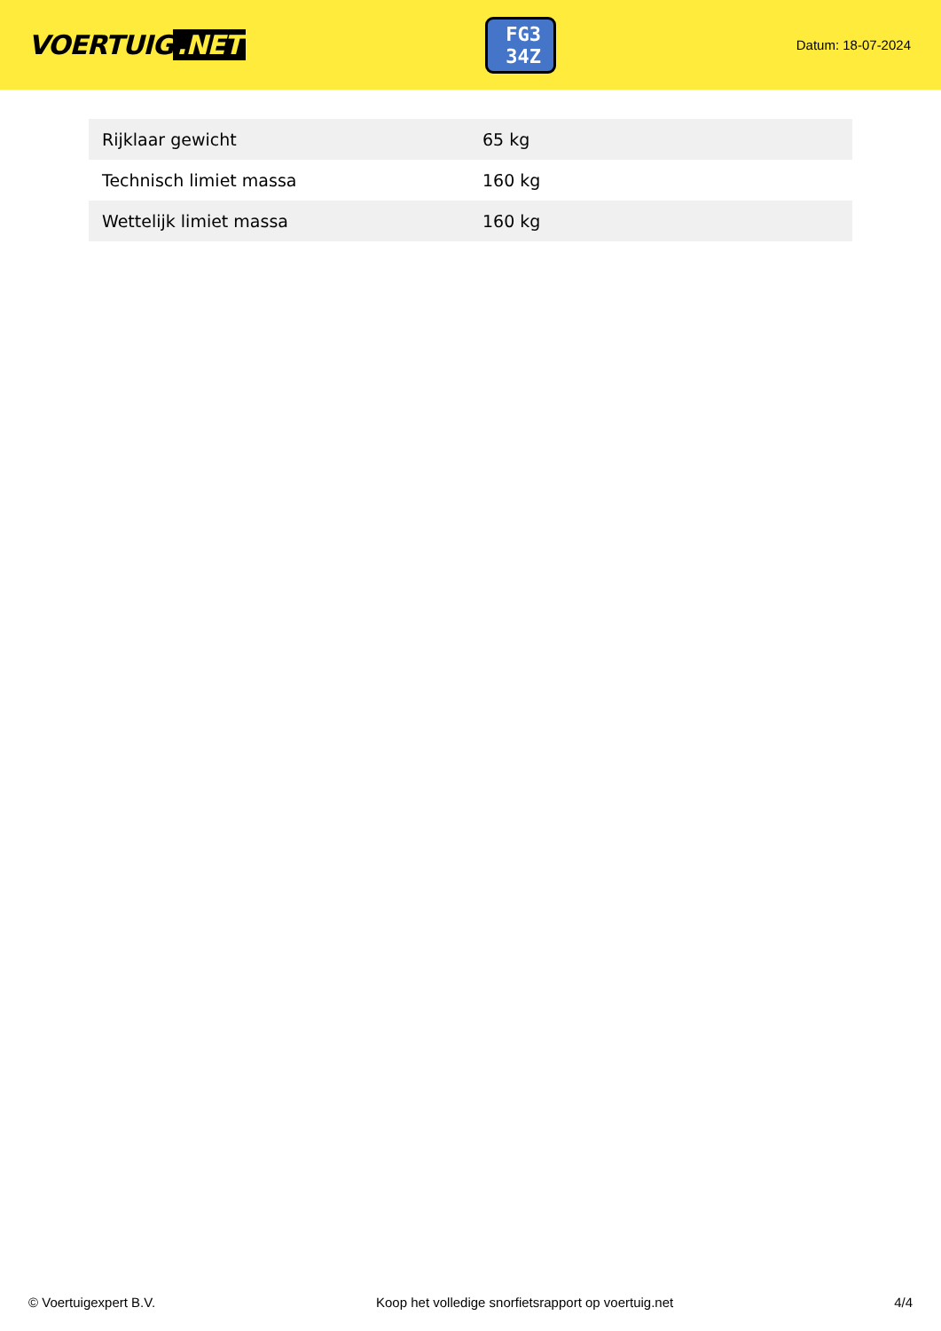VOERTUIG.NET
FG3 34Z
Datum: 18-07-2024
| Rijklaar gewicht | 65 kg |
| Technisch limiet massa | 160 kg |
| Wettelijk limiet massa | 160 kg |
© Voertuigexpert B.V. Koop het volledige snorfietsrapport op voertuig.net 4/4